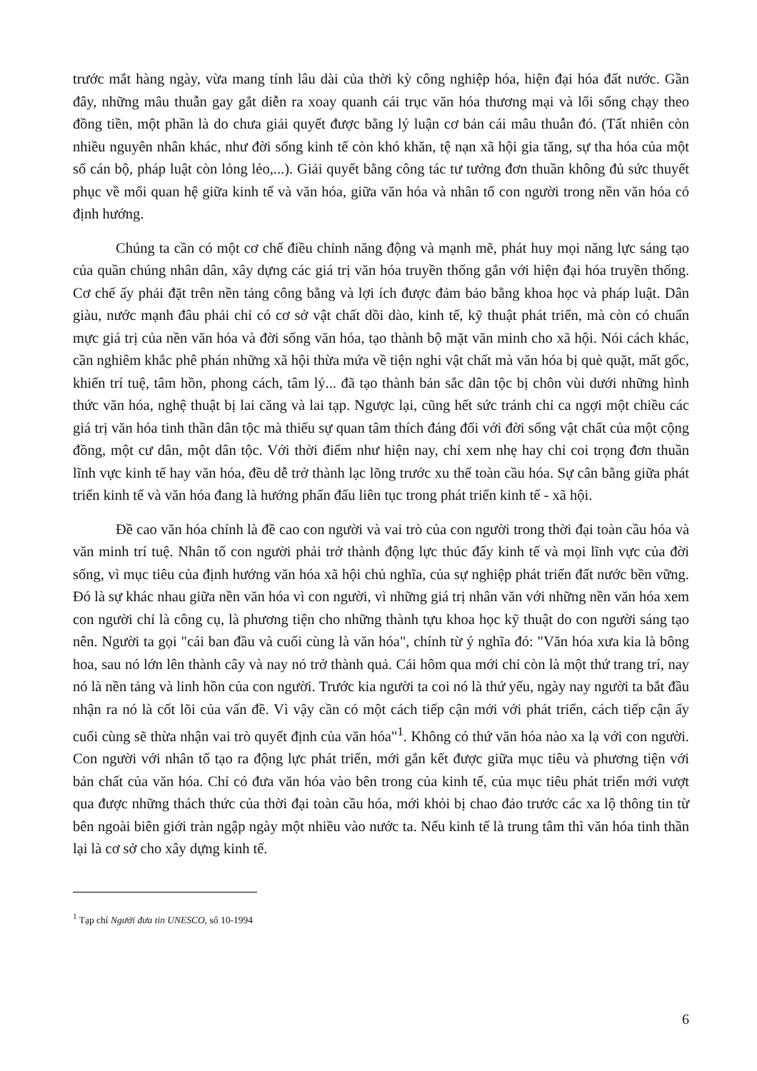trước mắt hàng ngày, vừa mang tính lâu dài của thời kỳ công nghiệp hóa, hiện đại hóa đất nước. Gần đây, những mâu thuẫn gay gắt diễn ra xoay quanh cái trục văn hóa thương mại và lối sống chạy theo đồng tiền, một phần là do chưa giải quyết được bằng lý luận cơ bản cái mâu thuẫn đó. (Tất nhiên còn nhiều nguyên nhân khác, như đời sống kinh tế còn khó khăn, tệ nạn xã hội gia tăng, sự tha hóa của một số cán bộ, pháp luật còn lỏng lẻo,...). Giải quyết bằng công tác tư tưởng đơn thuần không đủ sức thuyết phục về mối quan hệ giữa kinh tế và văn hóa, giữa văn hóa và nhân tố con người trong nền văn hóa có định hướng.
Chúng ta cần có một cơ chế điều chỉnh năng động và mạnh mẽ, phát huy mọi năng lực sáng tạo của quần chúng nhân dân, xây dựng các giá trị văn hóa truyền thống gắn với hiện đại hóa truyền thống. Cơ chế ấy phải đặt trên nền tảng công bằng và lợi ích được đảm bảo bằng khoa học và pháp luật. Dân giàu, nước mạnh đâu phải chỉ có cơ sở vật chất dồi dào, kinh tế, kỹ thuật phát triển, mà còn có chuẩn mực giá trị của nền văn hóa và đời sống văn hóa, tạo thành bộ mặt văn minh cho xã hội. Nói cách khác, cần nghiêm khắc phê phán những xã hội thừa mứa về tiện nghi vật chất mà văn hóa bị què quặt, mất gốc, khiến trí tuệ, tâm hồn, phong cách, tâm lý... đã tạo thành bản sắc dân tộc bị chôn vùi dưới những hình thức văn hóa, nghệ thuật bị lai căng và lai tạp. Ngược lại, cũng hết sức tránh chỉ ca ngợi một chiều các giá trị văn hóa tinh thần dân tộc mà thiếu sự quan tâm thích đáng đối với đời sống vật chất của một cộng đồng, một cư dân, một dân tộc. Với thời điểm như hiện nay, chỉ xem nhẹ hay chỉ coi trọng đơn thuần lĩnh vực kinh tế hay văn hóa, đều dễ trở thành lạc lõng trước xu thế toàn cầu hóa. Sự cân bằng giữa phát triển kinh tế và văn hóa đang là hướng phấn đấu liên tục trong phát triển kinh tế - xã hội.
Đề cao văn hóa chính là đề cao con người và vai trò của con người trong thời đại toàn cầu hóa và văn minh trí tuệ. Nhân tố con người phải trở thành động lực thúc đẩy kinh tế và mọi lĩnh vực của đời sống, vì mục tiêu của định hướng văn hóa xã hội chủ nghĩa, của sự nghiệp phát triển đất nước bền vững. Đó là sự khác nhau giữa nền văn hóa vì con người, vì những giá trị nhân văn với những nền văn hóa xem con người chỉ là công cụ, là phương tiện cho những thành tựu khoa học kỹ thuật do con người sáng tạo nên. Người ta gọi "cái ban đầu và cuối cùng là văn hóa", chính từ ý nghĩa đó: "Văn hóa xưa kia là bông hoa, sau nó lớn lên thành cây và nay nó trở thành quả. Cái hôm qua mới chỉ còn là một thứ trang trí, nay nó là nền tảng và linh hồn của con người. Trước kia người ta coi nó là thứ yếu, ngày nay người ta bắt đầu nhận ra nó là cốt lõi của vấn đề. Vì vậy cần có một cách tiếp cận mới với phát triển, cách tiếp cận ấy cuối cùng sẽ thừa nhận vai trò quyết định của văn hóa"<sup>1</sup>. Không có thứ văn hóa nào xa lạ với con người. Con người với nhân tố tạo ra động lực phát triển, mới gắn kết được giữa mục tiêu và phương tiện với bản chất của văn hóa. Chỉ có đưa văn hóa vào bên trong của kinh tế, của mục tiêu phát triển mới vượt qua được những thách thức của thời đại toàn cầu hóa, mới khỏi bị chao đảo trước các xa lộ thông tin từ bên ngoài biên giới tràn ngập ngày một nhiều vào nước ta. Nếu kinh tế là trung tâm thì văn hóa tinh thần lại là cơ sở cho xây dựng kinh tế.
<sup>1</sup> Tạp chí Người đưa tin UNESCO, số 10-1994
6